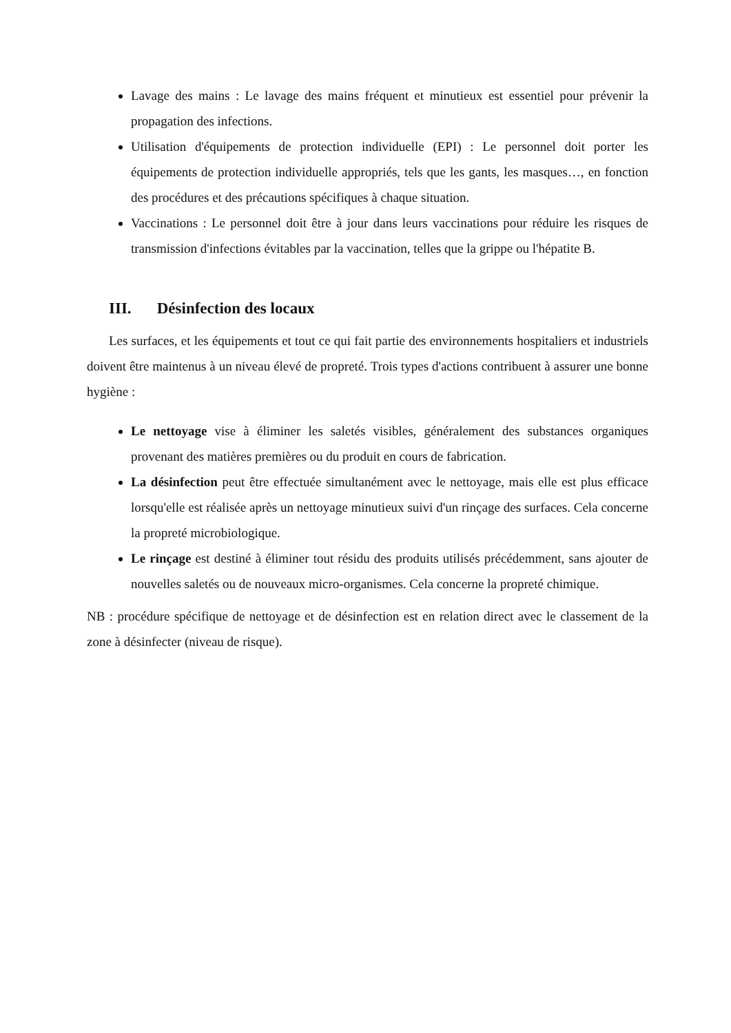Lavage des mains : Le lavage des mains fréquent et minutieux est essentiel pour prévenir la propagation des infections.
Utilisation d'équipements de protection individuelle (EPI) : Le personnel doit porter les équipements de protection individuelle appropriés, tels que les gants, les masques…, en fonction des procédures et des précautions spécifiques à chaque situation.
Vaccinations : Le personnel doit être à jour dans leurs vaccinations pour réduire les risques de transmission d'infections évitables par la vaccination, telles que la grippe ou l'hépatite B.
III. Désinfection des locaux
Les surfaces, et les équipements et tout ce qui fait partie des environnements hospitaliers et industriels doivent être maintenus à un niveau élevé de propreté. Trois types d'actions contribuent à assurer une bonne hygiène :
Le nettoyage vise à éliminer les saletés visibles, généralement des substances organiques provenant des matières premières ou du produit en cours de fabrication.
La désinfection peut être effectuée simultanément avec le nettoyage, mais elle est plus efficace lorsqu'elle est réalisée après un nettoyage minutieux suivi d'un rinçage des surfaces. Cela concerne la propreté microbiologique.
Le rinçage est destiné à éliminer tout résidu des produits utilisés précédemment, sans ajouter de nouvelles saletés ou de nouveaux micro-organismes. Cela concerne la propreté chimique.
NB : procédure spécifique de nettoyage et de désinfection est en relation direct avec le classement de la zone à désinfecter (niveau de risque).